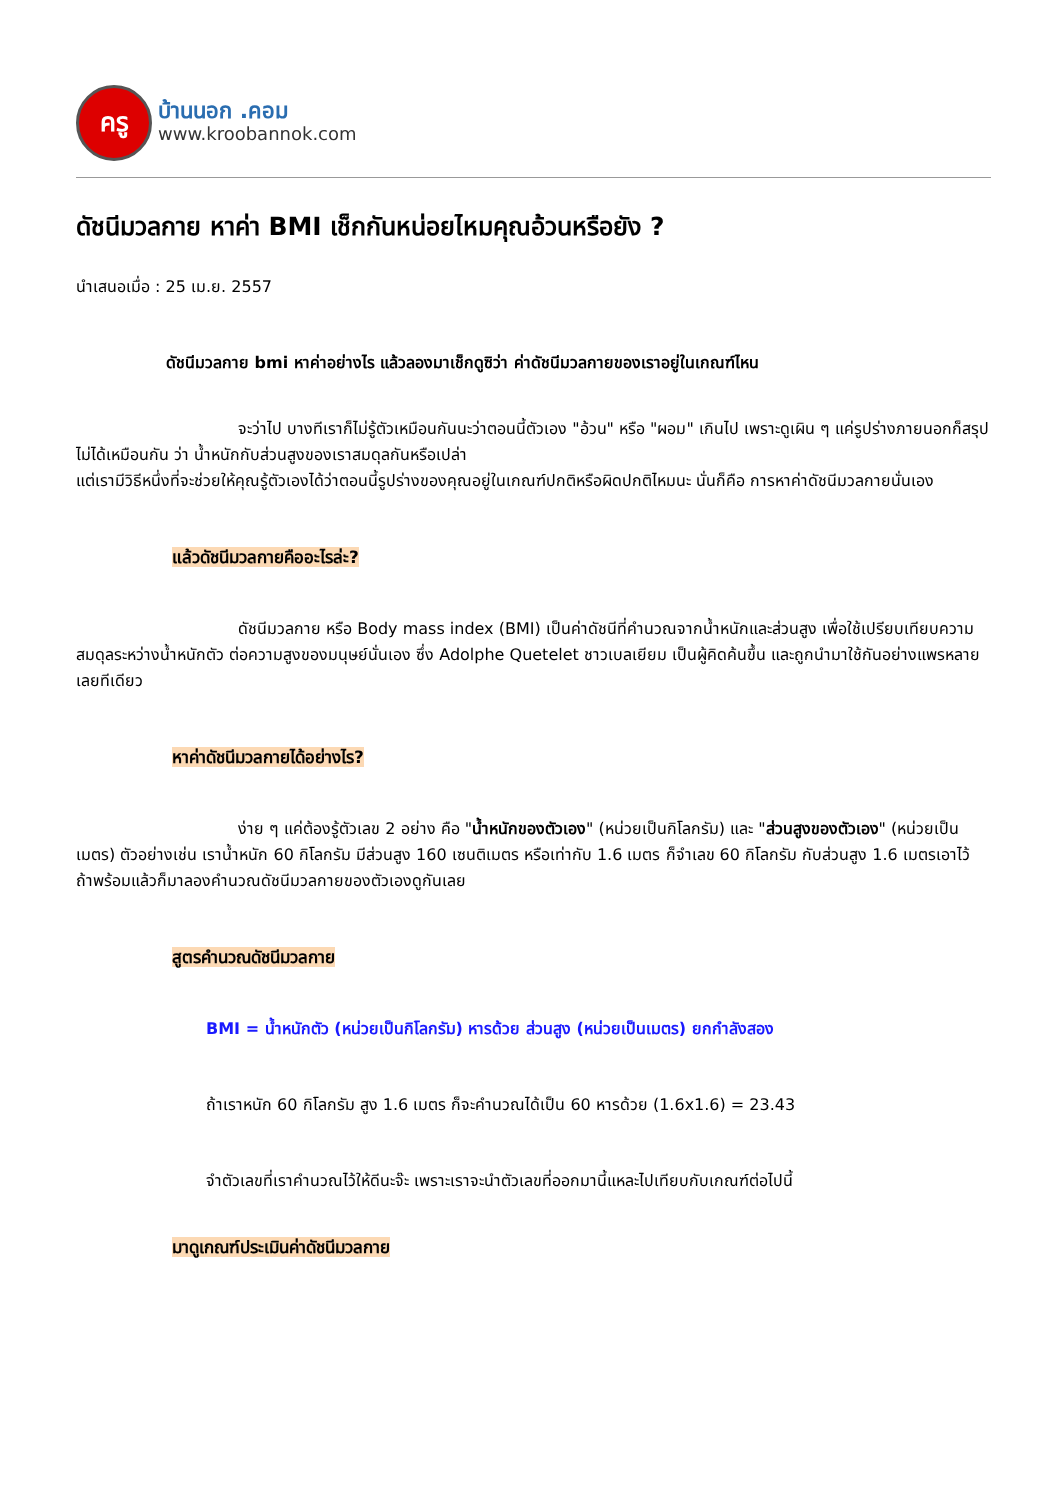ครู
บ้านนอก .คอม
www.kroobannok.com
ดัชนีมวลกาย หาค่า BMI เช็กกันหน่อยไหมคุณอ้วนหรือยัง ?
นำเสนอเมื่อ : 25 เม.ย. 2557
ดัชนีมวลกาย bmi หาค่าอย่างไร แล้วลองมาเช็กดูซิว่า ค่าดัชนีมวลกายของเราอยู่ในเกณฑ์ไหน
จะว่าไป บางทีเราก็ไม่รู้ตัวเหมือนกันนะว่าตอนนี้ตัวเอง "อ้วน" หรือ "ผอม" เกินไป เพราะดูเผิน ๆ แค่รูปร่างภายนอกก็สรุปไม่ได้เหมือนกัน ว่า น้ำหนักกับส่วนสูงของเราสมดุลกันหรือเปล่า
แต่เรามีวิธีหนึ่งที่จะช่วยให้คุณรู้ตัวเองได้ว่าตอนนี้รูปร่างของคุณอยู่ในเกณฑ์ปกติหรือผิดปกติไหมนะ นั่นก็คือ การหาค่าดัชนีมวลกายนั่นเอง
แล้วดัชนีมวลกายคืออะไรล่ะ?
ดัชนีมวลกาย หรือ Body mass index (BMI) เป็นค่าดัชนีที่คำนวณจากน้ำหนักและส่วนสูง เพื่อใช้เปรียบเทียบความสมดุลระหว่างน้ำหนักตัว ต่อความสูงของมนุษย์นั่นเอง ซึ่ง Adolphe Quetelet ชาวเบลเยียม เป็นผู้คิดค้นขึ้น และถูกนำมาใช้กันอย่างแพรหลายเลยทีเดียว
หาค่าดัชนีมวลกายได้อย่างไร?
ง่าย ๆ แค่ต้องรู้ตัวเลข 2 อย่าง คือ "น้ำหนักของตัวเอง" (หน่วยเป็นกิโลกรัม) และ "ส่วนสูงของตัวเอง" (หน่วยเป็นเมตร) ตัวอย่างเช่น เราน้ำหนัก 60 กิโลกรัม มีส่วนสูง 160 เซนติเมตร หรือเท่ากับ 1.6 เมตร ก็จำเลข 60 กิโลกรัม กับส่วนสูง 1.6 เมตรเอาไว้
ถ้าพร้อมแล้วก็มาลองคำนวณดัชนีมวลกายของตัวเองดูกันเลย
สูตรคำนวณดัชนีมวลกาย
BMI = น้ำหนักตัว (หน่วยเป็นกิโลกรัม) หารด้วย ส่วนสูง (หน่วยเป็นเมตร) ยกกำลังสอง
ถ้าเราหนัก 60 กิโลกรัม สูง 1.6 เมตร ก็จะคำนวณได้เป็น 60 หารด้วย (1.6x1.6) = 23.43
จำตัวเลขที่เราคำนวณไว้ให้ดีนะจ๊ะ เพราะเราจะนำตัวเลขที่ออกมานี้แหละไปเทียบกับเกณฑ์ต่อไปนี้
มาดูเกณฑ์ประเมินค่าดัชนีมวลกาย